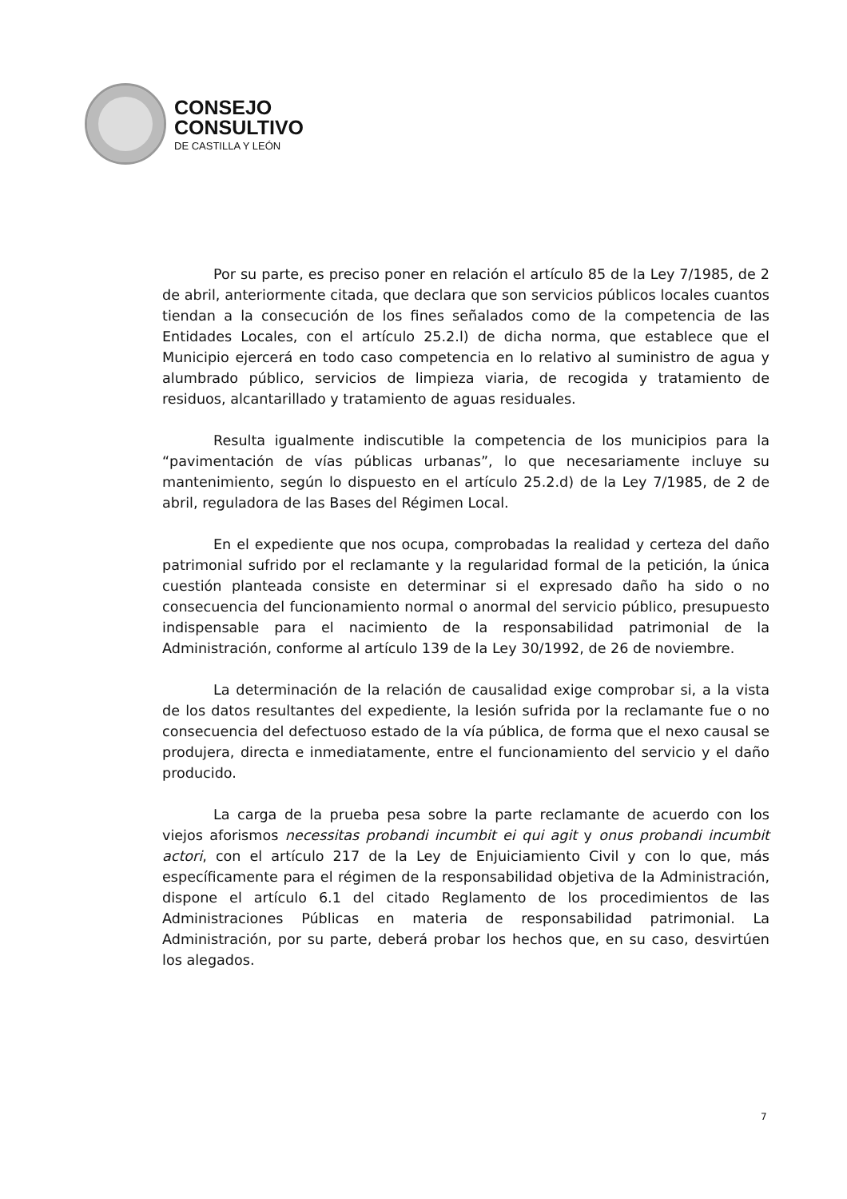CONSEJO
CONSULTIVO
DE CASTILLA Y LEÓN
Por su parte, es preciso poner en relación el artículo 85 de la Ley 7/1985, de 2 de abril, anteriormente citada, que declara que son servicios públicos locales cuantos tiendan a la consecución de los fines señalados como de la competencia de las Entidades Locales, con el artículo 25.2.l) de dicha norma, que establece que el Municipio ejercerá en todo caso competencia en lo relativo al suministro de agua y alumbrado público, servicios de limpieza viaria, de recogida y tratamiento de residuos, alcantarillado y tratamiento de aguas residuales.
Resulta igualmente indiscutible la competencia de los municipios para la “pavimentación de vías públicas urbanas”, lo que necesariamente incluye su mantenimiento, según lo dispuesto en el artículo 25.2.d) de la Ley 7/1985, de 2 de abril, reguladora de las Bases del Régimen Local.
En el expediente que nos ocupa, comprobadas la realidad y certeza del daño patrimonial sufrido por el reclamante y la regularidad formal de la petición, la única cuestión planteada consiste en determinar si el expresado daño ha sido o no consecuencia del funcionamiento normal o anormal del servicio público, presupuesto indispensable para el nacimiento de la responsabilidad patrimonial de la Administración, conforme al artículo 139 de la Ley 30/1992, de 26 de noviembre.
La determinación de la relación de causalidad exige comprobar si, a la vista de los datos resultantes del expediente, la lesión sufrida por la reclamante fue o no consecuencia del defectuoso estado de la vía pública, de forma que el nexo causal se produjera, directa e inmediatamente, entre el funcionamiento del servicio y el daño producido.
La carga de la prueba pesa sobre la parte reclamante de acuerdo con los viejos aforismos necessitas probandi incumbit ei qui agit y onus probandi incumbit actori, con el artículo 217 de la Ley de Enjuiciamiento Civil y con lo que, más específicamente para el régimen de la responsabilidad objetiva de la Administración, dispone el artículo 6.1 del citado Reglamento de los procedimientos de las Administraciones Públicas en materia de responsabilidad patrimonial. La Administración, por su parte, deberá probar los hechos que, en su caso, desvirtúen los alegados.
7